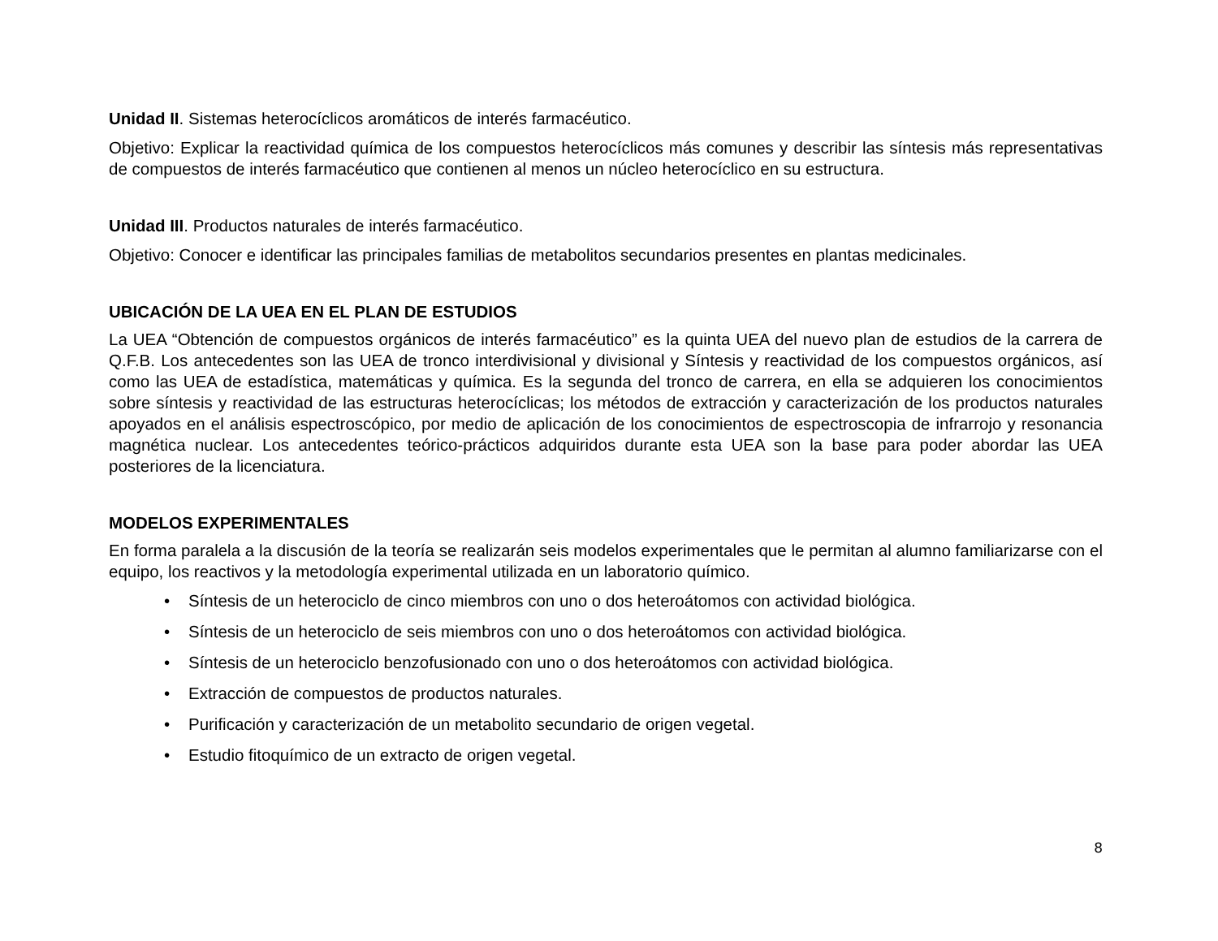Unidad II. Sistemas heterocíclicos aromáticos de interés farmacéutico.
Objetivo: Explicar la reactividad química de los compuestos heterocíclicos más comunes y describir las síntesis más representativas de compuestos de interés farmacéutico que contienen al menos un núcleo heterocíclico en su estructura.
Unidad III. Productos naturales de interés farmacéutico.
Objetivo: Conocer e identificar las principales familias de metabolitos secundarios presentes en plantas medicinales.
UBICACIÓN DE LA UEA EN EL PLAN DE ESTUDIOS
La UEA “Obtención de compuestos orgánicos de interés farmacéutico” es la quinta UEA del nuevo plan de estudios de la carrera de Q.F.B. Los antecedentes son las UEA de tronco interdivisional y divisional y Síntesis y reactividad de los compuestos orgánicos, así como las UEA de estadística, matemáticas y química. Es la segunda del tronco de carrera, en ella se adquieren los conocimientos sobre síntesis y reactividad de las estructuras heterocíclicas; los métodos de extracción y caracterización de los productos naturales apoyados en el análisis espectroscópico, por medio de aplicación de los conocimientos de espectroscopia de infrarrojo y resonancia magnética nuclear. Los antecedentes teórico-prácticos adquiridos durante esta UEA son la base para poder abordar las UEA posteriores de la licenciatura.
MODELOS EXPERIMENTALES
En forma paralela a la discusión de la teoría se realizarán seis modelos experimentales que le permitan al alumno familiarizarse con el equipo, los reactivos y la metodología experimental utilizada en un laboratorio químico.
• Síntesis de un heterociclo de cinco miembros con uno o dos heteroátomos con actividad biológica.
• Síntesis de un heterociclo de seis miembros con uno o dos heteroátomos con actividad biológica.
• Síntesis de un heterociclo benzofusionado con uno o dos heteroátomos con actividad biológica.
• Extracción de compuestos de productos naturales.
• Purificación y caracterización de un metabolito secundario de origen vegetal.
• Estudio fitoquímico de un extracto de origen vegetal.
8